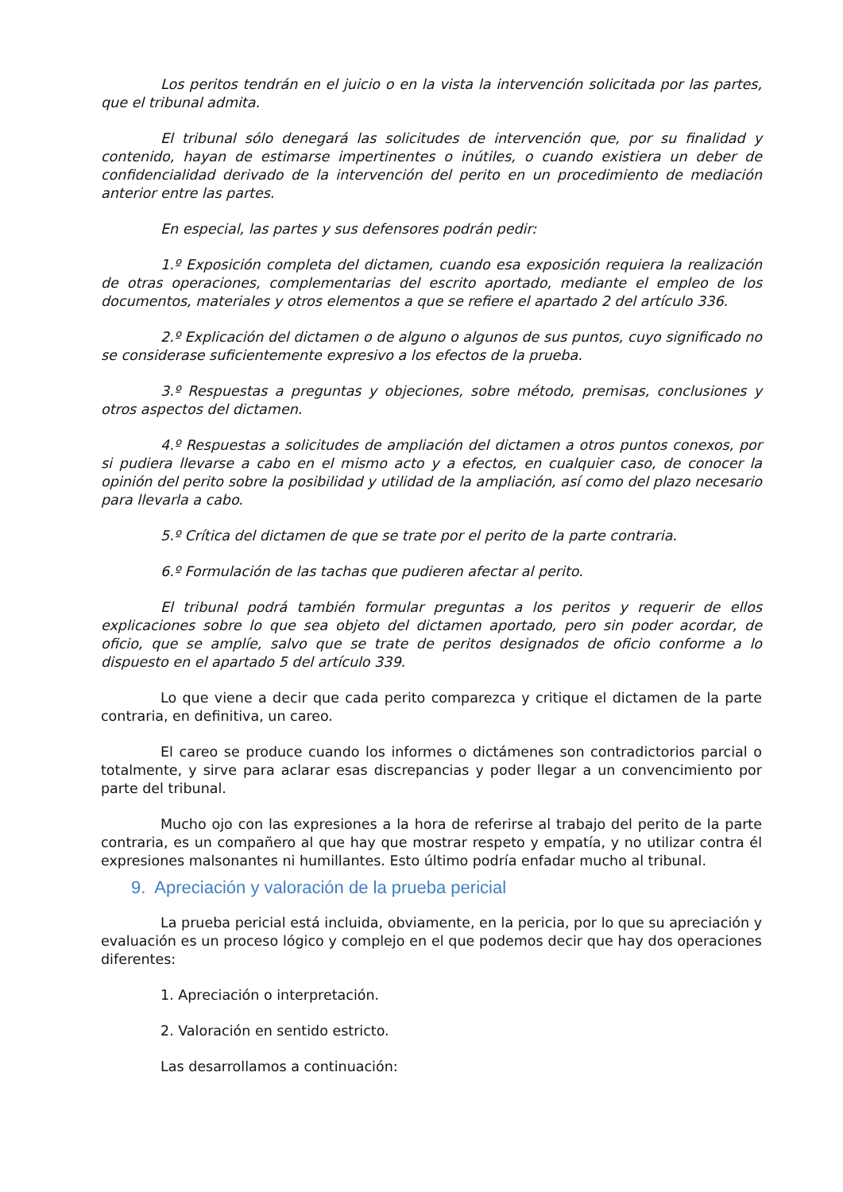Los peritos tendrán en el juicio o en la vista la intervención solicitada por las partes, que el tribunal admita.
El tribunal sólo denegará las solicitudes de intervención que, por su finalidad y contenido, hayan de estimarse impertinentes o inútiles, o cuando existiera un deber de confidencialidad derivado de la intervención del perito en un procedimiento de mediación anterior entre las partes.
En especial, las partes y sus defensores podrán pedir:
1.º Exposición completa del dictamen, cuando esa exposición requiera la realización de otras operaciones, complementarias del escrito aportado, mediante el empleo de los documentos, materiales y otros elementos a que se refiere el apartado 2 del artículo 336.
2.º Explicación del dictamen o de alguno o algunos de sus puntos, cuyo significado no se considerase suficientemente expresivo a los efectos de la prueba.
3.º Respuestas a preguntas y objeciones, sobre método, premisas, conclusiones y otros aspectos del dictamen.
4.º Respuestas a solicitudes de ampliación del dictamen a otros puntos conexos, por si pudiera llevarse a cabo en el mismo acto y a efectos, en cualquier caso, de conocer la opinión del perito sobre la posibilidad y utilidad de la ampliación, así como del plazo necesario para llevarla a cabo.
5.º Crítica del dictamen de que se trate por el perito de la parte contraria.
6.º Formulación de las tachas que pudieren afectar al perito.
El tribunal podrá también formular preguntas a los peritos y requerir de ellos explicaciones sobre lo que sea objeto del dictamen aportado, pero sin poder acordar, de oficio, que se amplíe, salvo que se trate de peritos designados de oficio conforme a lo dispuesto en el apartado 5 del artículo 339.
Lo que viene a decir que cada perito comparezca y critique el dictamen de la parte contraria, en definitiva, un careo.
El careo se produce cuando los informes o dictámenes son contradictorios parcial o totalmente, y sirve para aclarar esas discrepancias y poder llegar a un convencimiento por parte del tribunal.
Mucho ojo con las expresiones a la hora de referirse al trabajo del perito de la parte contraria, es un compañero al que hay que mostrar respeto y empatía, y no utilizar contra él expresiones malsonantes ni humillantes. Esto último podría enfadar mucho al tribunal.
9. Apreciación y valoración de la prueba pericial
La prueba pericial está incluida, obviamente, en la pericia, por lo que su apreciación y evaluación es un proceso lógico y complejo en el que podemos decir que hay dos operaciones diferentes:
1. Apreciación o interpretación.
2. Valoración en sentido estricto.
Las desarrollamos a continuación: